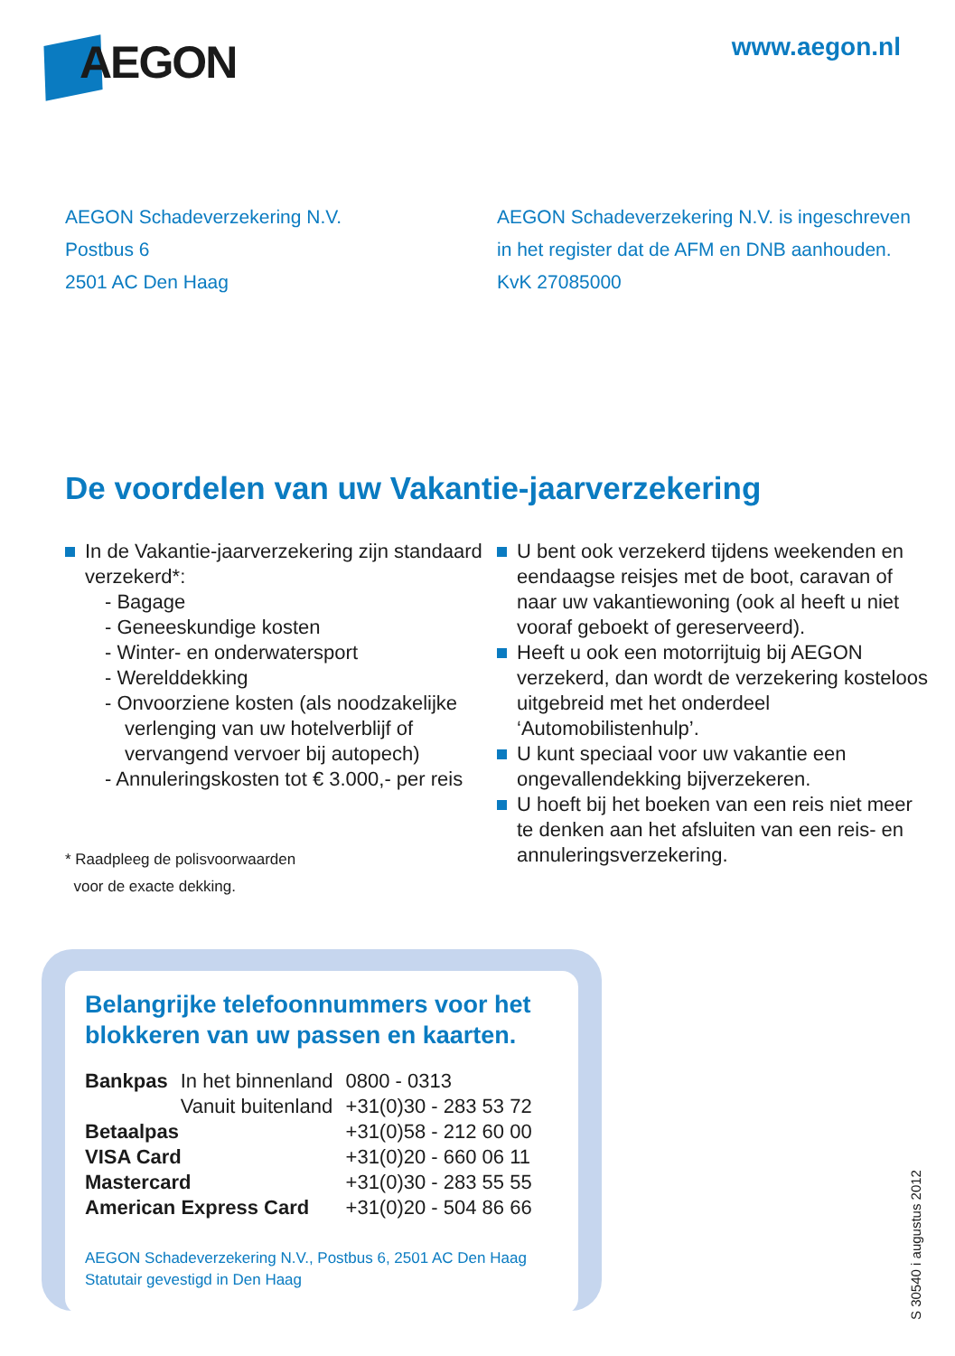AEGON
www.aegon.nl
AEGON Schadeverzekering N.V.
Postbus 6
2501 AC Den Haag
AEGON Schadeverzekering N.V. is ingeschreven
in het register dat de AFM en DNB aanhouden.
KvK 27085000
De voordelen van uw Vakantie-jaarverzekering
In de Vakantie-jaarverzekering zijn standaard verzekerd*:
- Bagage
- Geneeskundige kosten
- Winter- en onderwatersport
- Werelddekking
- Onvoorziene kosten (als noodzakelijke verlenging van uw hotelverblijf of vervangend vervoer bij autopech)
- Annuleringskosten tot € 3.000,- per reis
* Raadpleeg de polisvoorwaarden
voor de exacte dekking.
U bent ook verzekerd tijdens weekenden en eendaagse reisjes met de boot, caravan of naar uw vakantiewoning (ook al heeft u niet vooraf geboekt of gereserveerd).
Heeft u ook een motorrijtuig bij AEGON verzekerd, dan wordt de verzekering kosteloos uitgebreid met het onderdeel ‘Automobilistenhulp’.
U kunt speciaal voor uw vakantie een ongevallendekking bijverzekeren.
U hoeft bij het boeken van een reis niet meer te denken aan het afsluiten van een reis- en annuleringsverzekering.
Belangrijke telefoonnummers voor het blokkeren van uw passen en kaarten.
| Bankpas | In het binnenland | 0800 - 0313 |
| | Vanuit buitenland | +31(0)30 - 283 53 72 |
| Betaalpas | | +31(0)58 - 212 60 00 |
| VISA Card | | +31(0)20 - 660 06 11 |
| Mastercard | | +31(0)30 - 283 55 55 |
| American Express Card | | +31(0)20 - 504 86 66 |
AEGON Schadeverzekering N.V., Postbus 6, 2501 AC Den Haag
Statutair gevestigd in Den Haag
S 30540 i augustus 2012